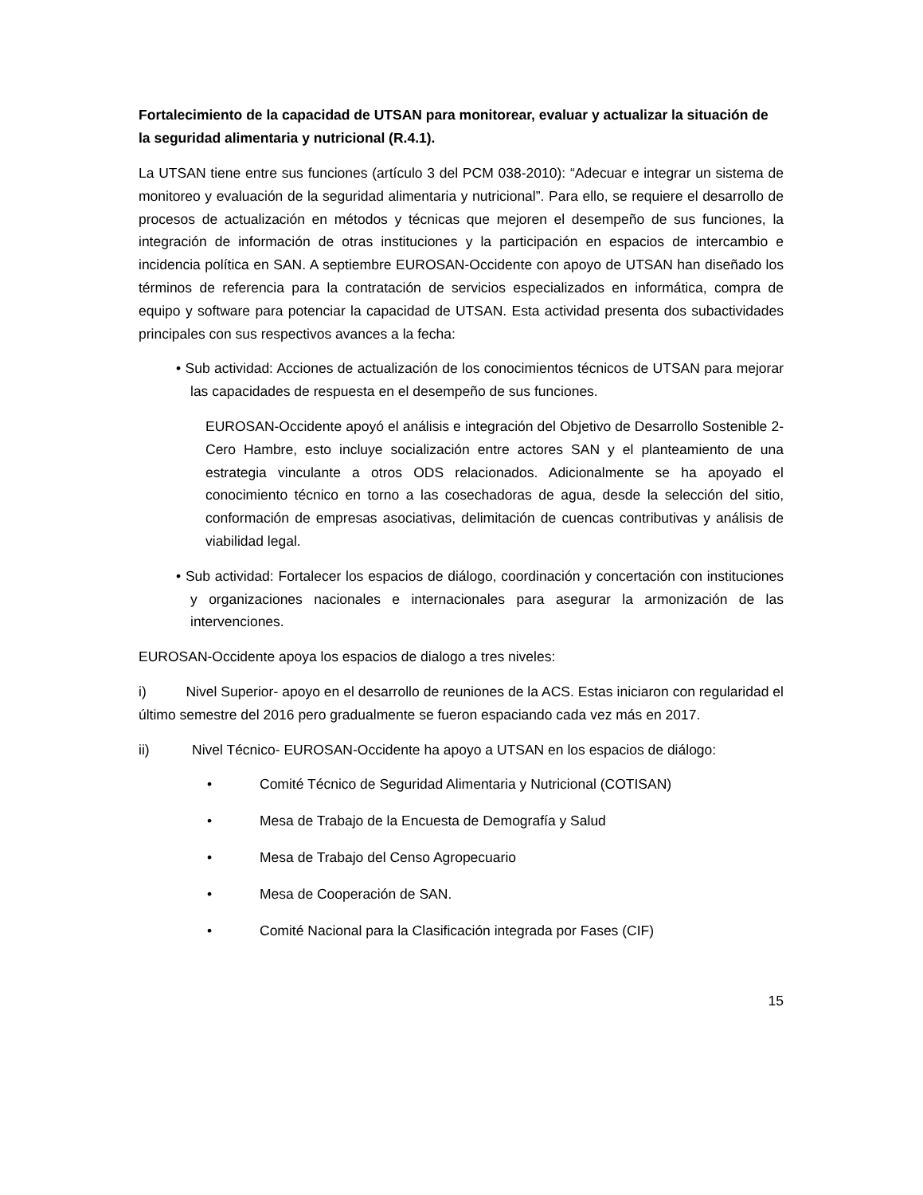Fortalecimiento de la capacidad de UTSAN para monitorear, evaluar y actualizar la situación de la seguridad alimentaria y nutricional (R.4.1).
La UTSAN tiene entre sus funciones (artículo 3 del PCM 038-2010): “Adecuar e integrar un sistema de monitoreo y evaluación de la seguridad alimentaria y nutricional”. Para ello, se requiere el desarrollo de procesos de actualización en métodos y técnicas que mejoren el desempeño de sus funciones, la integración de información de otras instituciones y la participación en espacios de intercambio e incidencia política en SAN. A septiembre EUROSAN-Occidente con apoyo de UTSAN han diseñado los términos de referencia para la contratación de servicios especializados en informática, compra de equipo y software para potenciar la capacidad de UTSAN. Esta actividad presenta dos subactividades principales con sus respectivos avances a la fecha:
• Sub actividad: Acciones de actualización de los conocimientos técnicos de UTSAN para mejorar las capacidades de respuesta en el desempeño de sus funciones.
EUROSAN-Occidente apoyó el análisis e integración del Objetivo de Desarrollo Sostenible 2- Cero Hambre, esto incluye socialización entre actores SAN y el planteamiento de una estrategia vinculante a otros ODS relacionados. Adicionalmente se ha apoyado el conocimiento técnico en torno a las cosechadoras de agua, desde la selección del sitio, conformación de empresas asociativas, delimitación de cuencas contributivas y análisis de viabilidad legal.
• Sub actividad: Fortalecer los espacios de diálogo, coordinación y concertación con instituciones y organizaciones nacionales e internacionales para asegurar la armonización de las intervenciones.
EUROSAN-Occidente apoya los espacios de dialogo a tres niveles:
i) Nivel Superior- apoyo en el desarrollo de reuniones de la ACS. Estas iniciaron con regularidad el último semestre del 2016 pero gradualmente se fueron espaciando cada vez más en 2017.
ii) Nivel Técnico- EUROSAN-Occidente ha apoyo a UTSAN en los espacios de diálogo:
• Comité Técnico de Seguridad Alimentaria y Nutricional (COTISAN)
• Mesa de Trabajo de la Encuesta de Demografía y Salud
• Mesa de Trabajo del Censo Agropecuario
• Mesa de Cooperación de SAN.
• Comité Nacional para la Clasificación integrada por Fases (CIF)
15